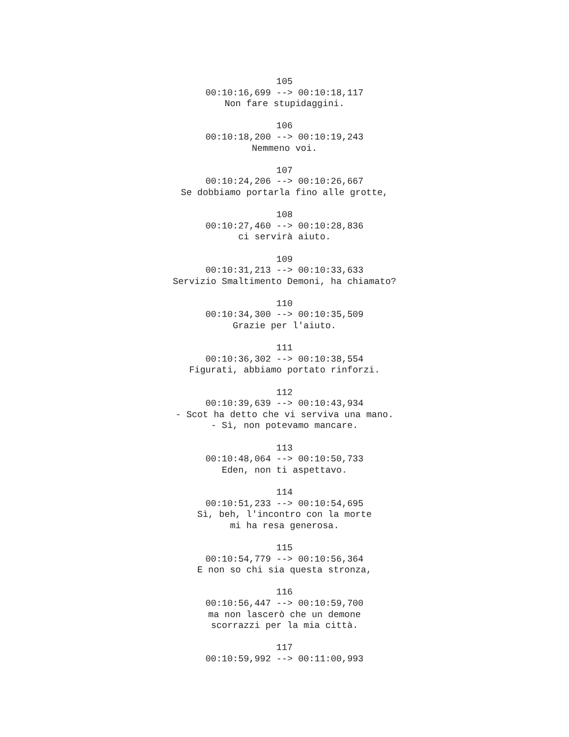105
00:10:16,699 --> 00:10:18,117
Non fare stupidaggini.
106
00:10:18,200 --> 00:10:19,243
Nemmeno voi.
107
00:10:24,206 --> 00:10:26,667
Se dobbiamo portarla fino alle grotte,
108
00:10:27,460 --> 00:10:28,836
ci servirà aiuto.
109
00:10:31,213 --> 00:10:33,633
Servizio Smaltimento Demoni, ha chiamato?
110
00:10:34,300 --> 00:10:35,509
Grazie per l'aiuto.
111
00:10:36,302 --> 00:10:38,554
Figurati, abbiamo portato rinforzi.
112
00:10:39,639 --> 00:10:43,934
- Scot ha detto che vi serviva una mano.
- Sì, non potevamo mancare.
113
00:10:48,064 --> 00:10:50,733
Eden, non ti aspettavo.
114
00:10:51,233 --> 00:10:54,695
Sì, beh, l'incontro con la morte
mi ha resa generosa.
115
00:10:54,779 --> 00:10:56,364
E non so chi sia questa stronza,
116
00:10:56,447 --> 00:10:59,700
ma non lascerò che un demone
scorrazzi per la mia città.
117
00:10:59,992 --> 00:11:00,993